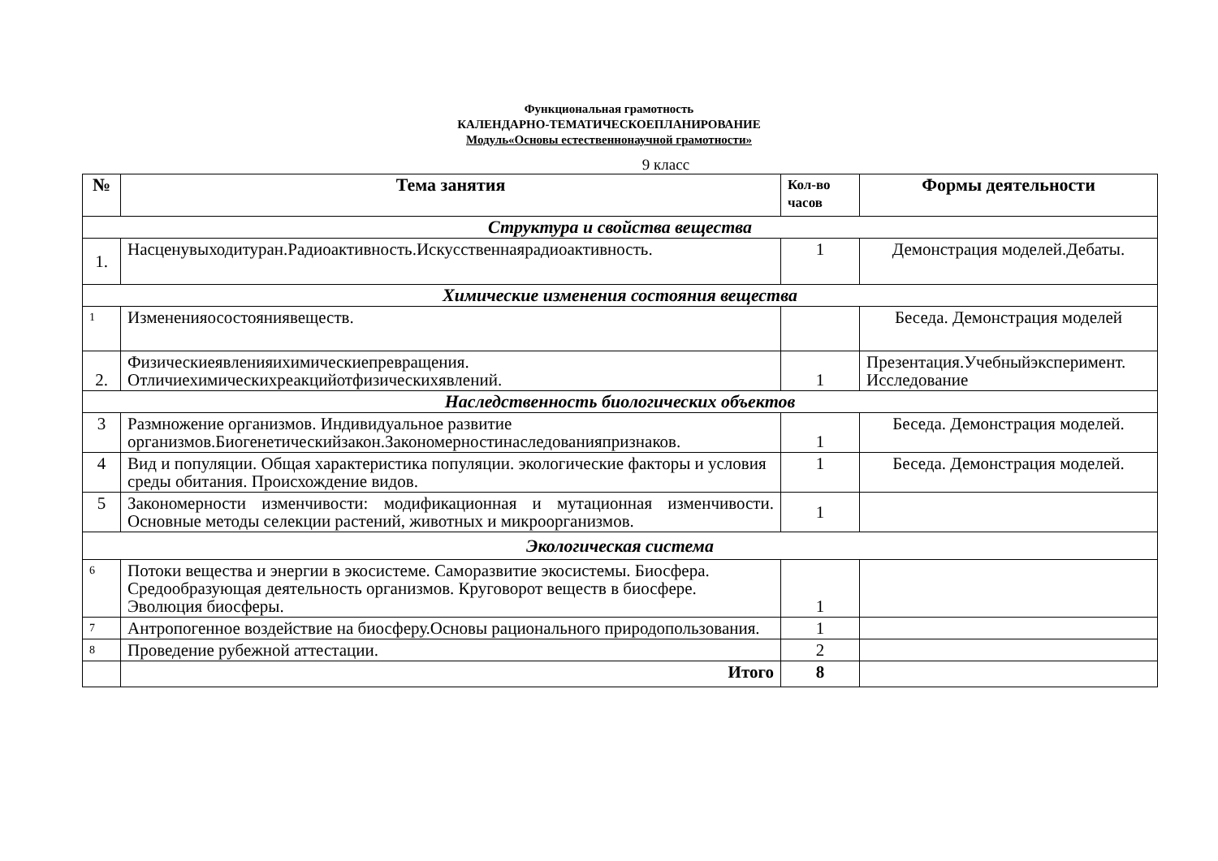Функциональная грамотность
КАЛЕНДАРНО-ТЕМАТИЧЕСКОЕПЛАНИРОВАНИЕ
Модуль«Основы естественнонаучной грамотности»
9 класс
| № | Тема занятия | Кол-во часов | Формы деятельности |
| --- | --- | --- | --- |
| Структура и свойства вещества | | | |
| 1. | Насценувыходитуран.Радиоактивность.Искусственнаярадиоактивность. | 1 | Демонстрация моделей.Дебаты. |
| Химические изменения состояния вещества | | | |
| 1 | Измененияосостояниявеществ. | | Беседа. Демонстрация моделей |
| 2. | Физическиеявленияихимическиепревращения. Отличиехимическихреакцийотфизическихявлений. | 1 | Презентация.Учебныйэксперимент. Исследование |
| Наследственность биологических объектов | | | |
| 3 | Размножение организмов. Индивидуальное развитие организмов.Биогенетическийзакон.Закономерностинаследованияпризнаков. | 1 | Беседа. Демонстрация моделей. |
| 4 | Вид и популяции. Общая характеристика популяции. экологические факторы и условия среды обитания. Происхождение видов. | 1 | Беседа. Демонстрация моделей. |
| 5 | Закономерности изменчивости: модификационная и мутационная изменчивости. Основные методы селекции растений, животных и микроорганизмов. | 1 | |
| Экологическая система | | | |
| 6 | Потоки вещества и энергии в экосистеме. Саморазвитие экосистемы. Биосфера. Средообразующая деятельность организмов. Круговорот веществ в биосфере. Эволюция биосферы. | 1 | |
| 7 | Антропогенное воздействие на биосферу.Основы рационального природопользования. | 1 | |
| 8 | Проведение рубежной аттестации. | 2 | |
| | Итого | 8 | |